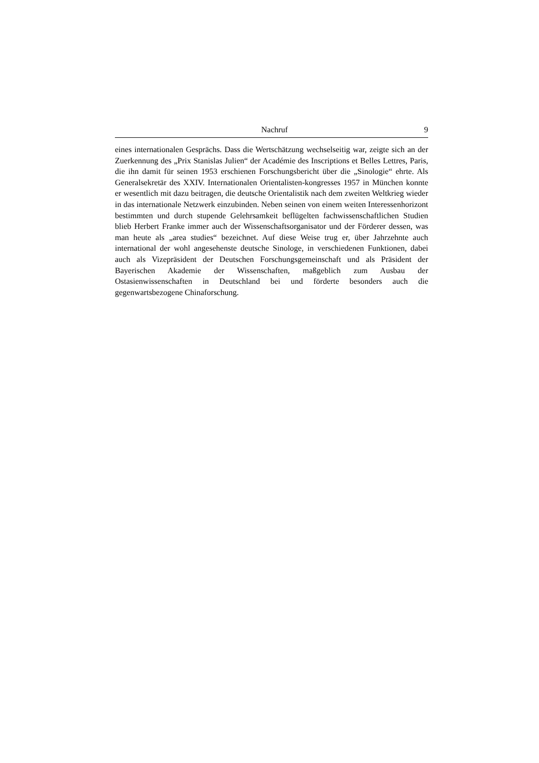Nachruf 9
eines internationalen Gesprächs. Dass die Wertschätzung wechselseitig war, zeigte sich an der Zuerkennung des „Prix Stanislas Julien“ der Académie des Inscriptions et Belles Lettres, Paris, die ihn damit für seinen 1953 erschienen Forschungsbericht über die „Sinologie“ ehrte. Als Generalsekretär des XXIV. Internationalen Orientalisten-kongresses 1957 in München konnte er wesentlich mit dazu beitragen, die deutsche Orientalistik nach dem zweiten Weltkrieg wieder in das internationale Netzwerk einzubinden. Neben seinen von einem weiten Interessenhorizont bestimmten und durch stupende Gelehrsamkeit beflügelten fachwissenschaftlichen Studien blieb Herbert Franke immer auch der Wissenschaftsorganisator und der Förderer dessen, was man heute als „area studies“ bezeichnet. Auf diese Weise trug er, über Jahrzehnte auch international der wohl angesehenste deutsche Sinologe, in verschiedenen Funktionen, dabei auch als Vizepräsident der Deutschen Forschungsgemeinschaft und als Präsident der Bayerischen Akademie der Wissenschaften, maßgeblich zum Ausbau der Ostasienwissenschaften in Deutschland bei und förderte besonders auch die gegenwartsbezogene Chinaforschung.